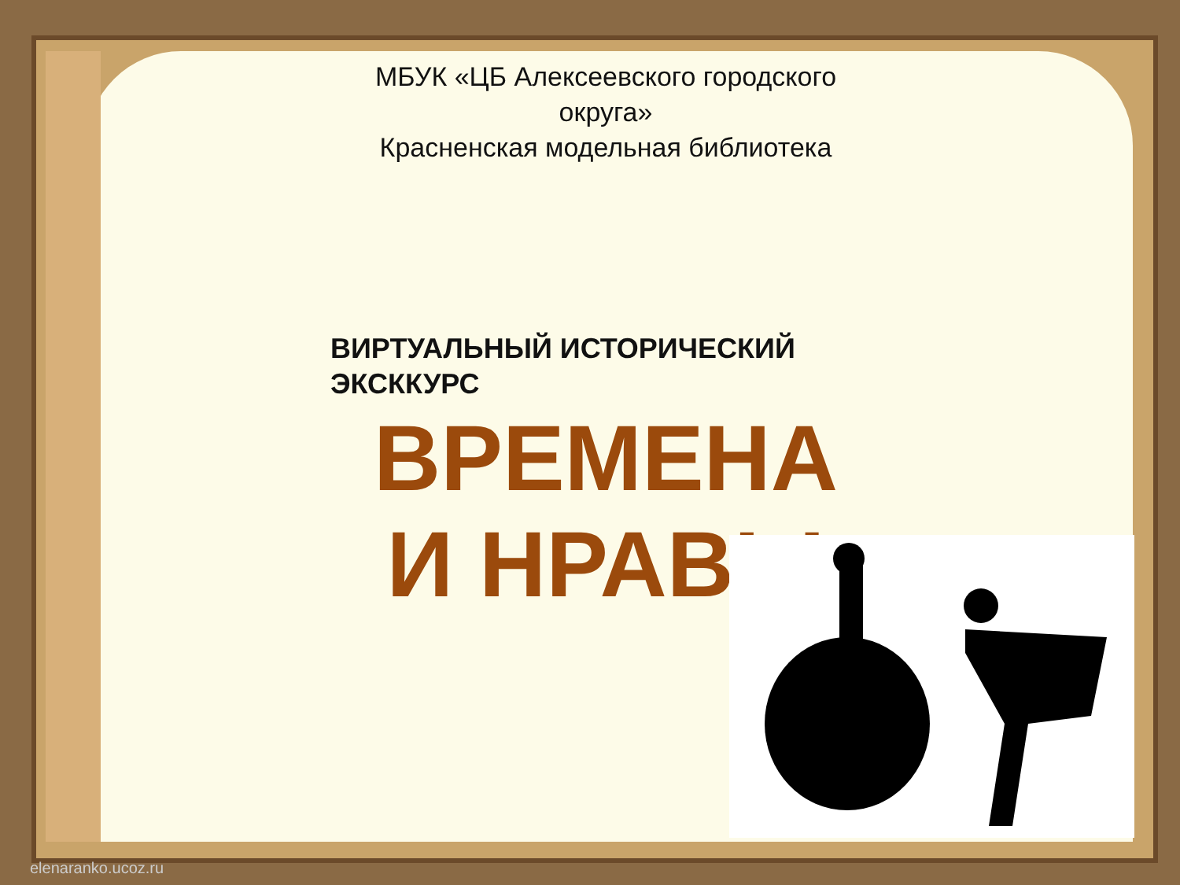МБУК «ЦБ Алексеевского городского округа»
Красненская модельная библиотека
ВИРТУАЛЬНЫЙ ИСТОРИЧЕСКИЙ ЭКСККУРС
ВРЕМЕНА И НРАВЫ
elenaranko.ucoz.ru